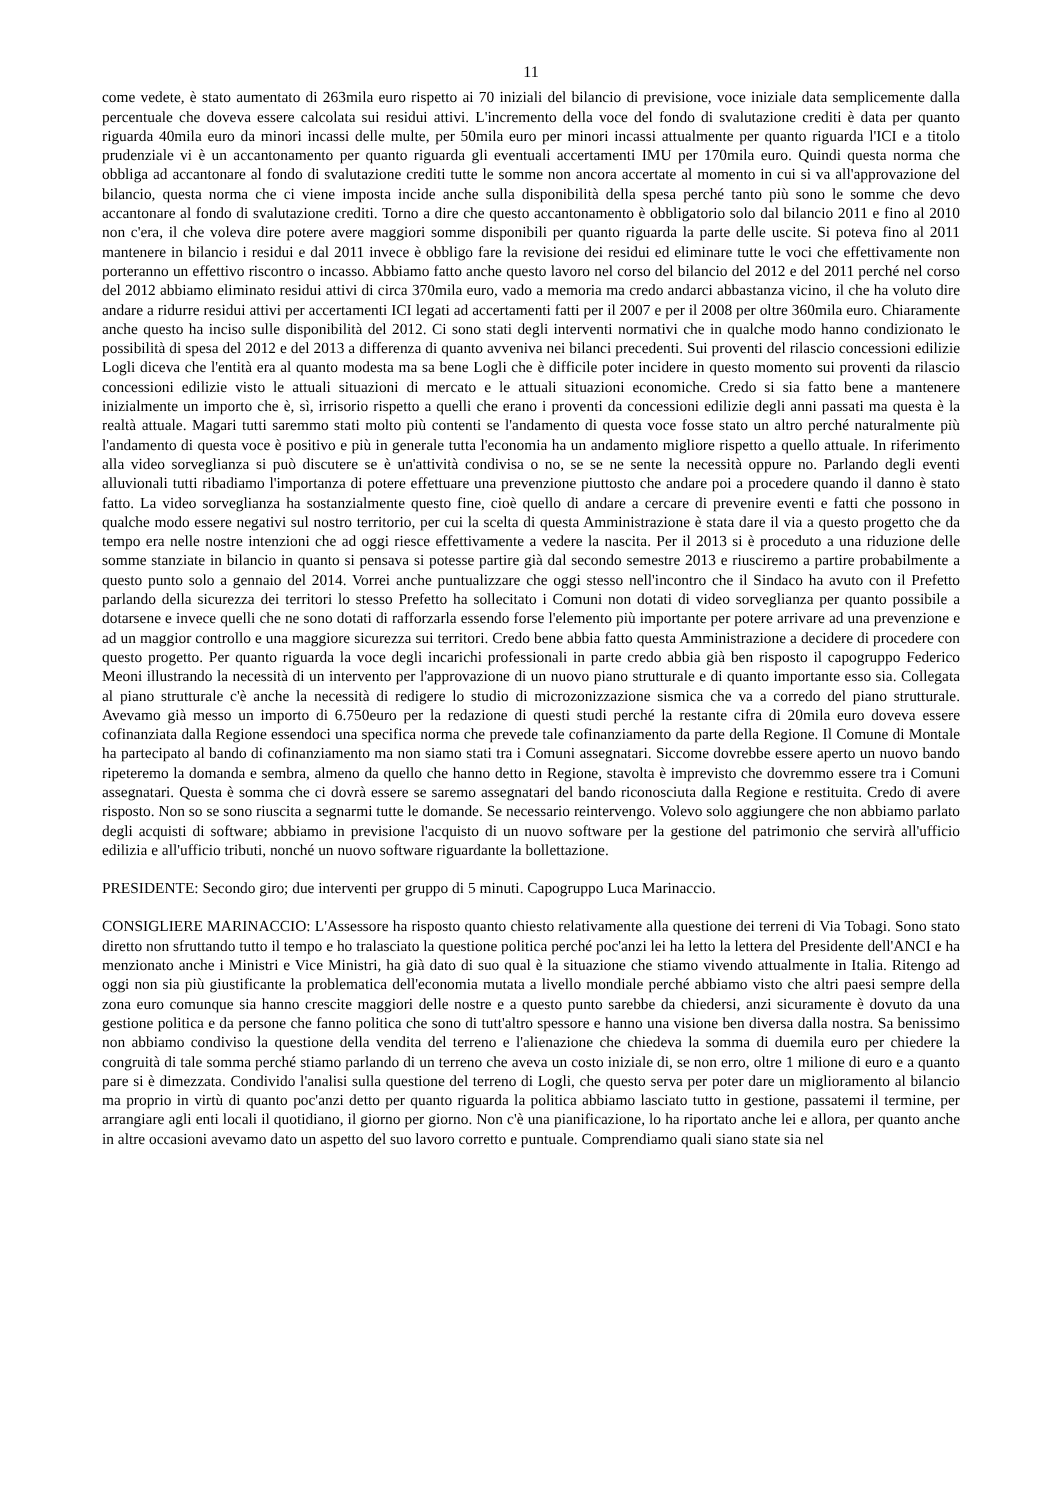11
come vedete, è stato aumentato di 263mila euro rispetto ai 70 iniziali del bilancio di previsione, voce iniziale data semplicemente dalla percentuale che doveva essere calcolata sui residui attivi. L'incremento della voce del fondo di svalutazione crediti è data per quanto riguarda 40mila euro da minori incassi delle multe, per 50mila euro per minori incassi attualmente per quanto riguarda l'ICI e a titolo prudenziale vi è un accantonamento per quanto riguarda gli eventuali accertamenti IMU per 170mila euro. Quindi questa norma che obbliga ad accantonare al fondo di svalutazione crediti tutte le somme non ancora accertate al momento in cui si va all'approvazione del bilancio, questa norma che ci viene imposta incide anche sulla disponibilità della spesa perché tanto più sono le somme che devo accantonare al fondo di svalutazione crediti. Torno a dire che questo accantonamento è obbligatorio solo dal bilancio 2011 e fino al 2010 non c'era, il che voleva dire potere avere maggiori somme disponibili per quanto riguarda la parte delle uscite. Si poteva fino al 2011 mantenere in bilancio i residui e dal 2011 invece è obbligo fare la revisione dei residui ed eliminare tutte le voci che effettivamente non porteranno un effettivo riscontro o incasso. Abbiamo fatto anche questo lavoro nel corso del bilancio del 2012 e del 2011 perché nel corso del 2012 abbiamo eliminato residui attivi di circa 370mila euro, vado a memoria ma credo andarci abbastanza vicino, il che ha voluto dire andare a ridurre residui attivi per accertamenti ICI legati ad accertamenti fatti per il 2007 e per il 2008 per oltre 360mila euro. Chiaramente anche questo ha inciso sulle disponibilità del 2012. Ci sono stati degli interventi normativi che in qualche modo hanno condizionato le possibilità di spesa del 2012 e del 2013 a differenza di quanto avveniva nei bilanci precedenti. Sui proventi del rilascio concessioni edilizie Logli diceva che l'entità era al quanto modesta ma sa bene Logli che è difficile poter incidere in questo momento sui proventi da rilascio concessioni edilizie visto le attuali situazioni di mercato e le attuali situazioni economiche. Credo si sia fatto bene a mantenere inizialmente un importo che è, sì, irrisorio rispetto a quelli che erano i proventi da concessioni edilizie degli anni passati ma questa è la realtà attuale. Magari tutti saremmo stati molto più contenti se l'andamento di questa voce fosse stato un altro perché naturalmente più l'andamento di questa voce è positivo e più in generale tutta l'economia ha un andamento migliore rispetto a quello attuale. In riferimento alla video sorveglianza si può discutere se è un'attività condivisa o no, se se ne sente la necessità oppure no. Parlando degli eventi alluvionali tutti ribadiamo l'importanza di potere effettuare una prevenzione piuttosto che andare poi a procedere quando il danno è stato fatto. La video sorveglianza ha sostanzialmente questo fine, cioè quello di andare a cercare di prevenire eventi e fatti che possono in qualche modo essere negativi sul nostro territorio, per cui la scelta di questa Amministrazione è stata dare il via a questo progetto che da tempo era nelle nostre intenzioni che ad oggi riesce effettivamente a vedere la nascita. Per il 2013 si è proceduto a una riduzione delle somme stanziate in bilancio in quanto si pensava si potesse partire già dal secondo semestre 2013 e riusciremo a partire probabilmente a questo punto solo a gennaio del 2014. Vorrei anche puntualizzare che oggi stesso nell'incontro che il Sindaco ha avuto con il Prefetto parlando della sicurezza dei territori lo stesso Prefetto ha sollecitato i Comuni non dotati di video sorveglianza per quanto possibile a dotarsene e invece quelli che ne sono dotati di rafforzarla essendo forse l'elemento più importante per potere arrivare ad una prevenzione e ad un maggior controllo e una maggiore sicurezza sui territori. Credo bene abbia fatto questa Amministrazione a decidere di procedere con questo progetto. Per quanto riguarda la voce degli incarichi professionali in parte credo abbia già ben risposto il capogruppo Federico Meoni illustrando la necessità di un intervento per l'approvazione di un nuovo piano strutturale e di quanto importante esso sia. Collegata al piano strutturale c'è anche la necessità di redigere lo studio di microzonizzazione sismica che va a corredo del piano strutturale. Avevamo già messo un importo di 6.750euro per la redazione di questi studi perché la restante cifra di 20mila euro doveva essere cofinanziata dalla Regione essendoci una specifica norma che prevede tale cofinanziamento da parte della Regione. Il Comune di Montale ha partecipato al bando di cofinanziamento ma non siamo stati tra i Comuni assegnatari. Siccome dovrebbe essere aperto un nuovo bando ripeteremo la domanda e sembra, almeno da quello che hanno detto in Regione, stavolta è imprevisto che dovremmo essere tra i Comuni assegnatari. Questa è somma che ci dovrà essere se saremo assegnatari del bando riconosciuta dalla Regione e restituita. Credo di avere risposto. Non so se sono riuscita a segnarmi tutte le domande. Se necessario reintervengo. Volevo solo aggiungere che non abbiamo parlato degli acquisti di software; abbiamo in previsione l'acquisto di un nuovo software per la gestione del patrimonio che servirà all'ufficio edilizia e all'ufficio tributi, nonché un nuovo software riguardante la bollettazione.
PRESIDENTE: Secondo giro; due interventi per gruppo di 5 minuti. Capogruppo Luca Marinaccio.
CONSIGLIERE MARINACCIO: L'Assessore ha risposto quanto chiesto relativamente alla questione dei terreni di Via Tobagi. Sono stato diretto non sfruttando tutto il tempo e ho tralasciato la questione politica perché poc'anzi lei ha letto la lettera del Presidente dell'ANCI e ha menzionato anche i Ministri e Vice Ministri, ha già dato di suo qual è la situazione che stiamo vivendo attualmente in Italia. Ritengo ad oggi non sia più giustificante la problematica dell'economia mutata a livello mondiale perché abbiamo visto che altri paesi sempre della zona euro comunque sia hanno crescite maggiori delle nostre e a questo punto sarebbe da chiedersi, anzi sicuramente è dovuto da una gestione politica e da persone che fanno politica che sono di tutt'altro spessore e hanno una visione ben diversa dalla nostra. Sa benissimo non abbiamo condiviso la questione della vendita del terreno e l'alienazione che chiedeva la somma di duemila euro per chiedere la congruità di tale somma perché stiamo parlando di un terreno che aveva un costo iniziale di, se non erro, oltre 1 milione di euro e a quanto pare si è dimezzata. Condivido l'analisi sulla questione del terreno di Logli, che questo serva per poter dare un miglioramento al bilancio ma proprio in virtù di quanto poc'anzi detto per quanto riguarda la politica abbiamo lasciato tutto in gestione, passatemi il termine, per arrangiare agli enti locali il quotidiano, il giorno per giorno. Non c'è una pianificazione, lo ha riportato anche lei e allora, per quanto anche in altre occasioni avevamo dato un aspetto del suo lavoro corretto e puntuale. Comprendiamo quali siano state sia nel